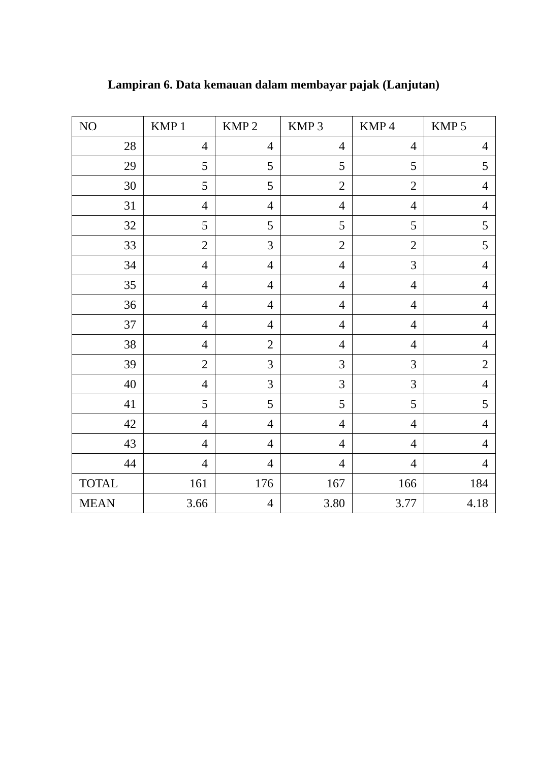Lampiran 6. Data kemauan dalam membayar pajak (Lanjutan)
| NO | KMP 1 | KMP 2 | KMP 3 | KMP 4 | KMP 5 |
| --- | --- | --- | --- | --- | --- |
| 28 | 4 | 4 | 4 | 4 | 4 |
| 29 | 5 | 5 | 5 | 5 | 5 |
| 30 | 5 | 5 | 2 | 2 | 4 |
| 31 | 4 | 4 | 4 | 4 | 4 |
| 32 | 5 | 5 | 5 | 5 | 5 |
| 33 | 2 | 3 | 2 | 2 | 5 |
| 34 | 4 | 4 | 4 | 3 | 4 |
| 35 | 4 | 4 | 4 | 4 | 4 |
| 36 | 4 | 4 | 4 | 4 | 4 |
| 37 | 4 | 4 | 4 | 4 | 4 |
| 38 | 4 | 2 | 4 | 4 | 4 |
| 39 | 2 | 3 | 3 | 3 | 2 |
| 40 | 4 | 3 | 3 | 3 | 4 |
| 41 | 5 | 5 | 5 | 5 | 5 |
| 42 | 4 | 4 | 4 | 4 | 4 |
| 43 | 4 | 4 | 4 | 4 | 4 |
| 44 | 4 | 4 | 4 | 4 | 4 |
| TOTAL | 161 | 176 | 167 | 166 | 184 |
| MEAN | 3.66 | 4 | 3.80 | 3.77 | 4.18 |